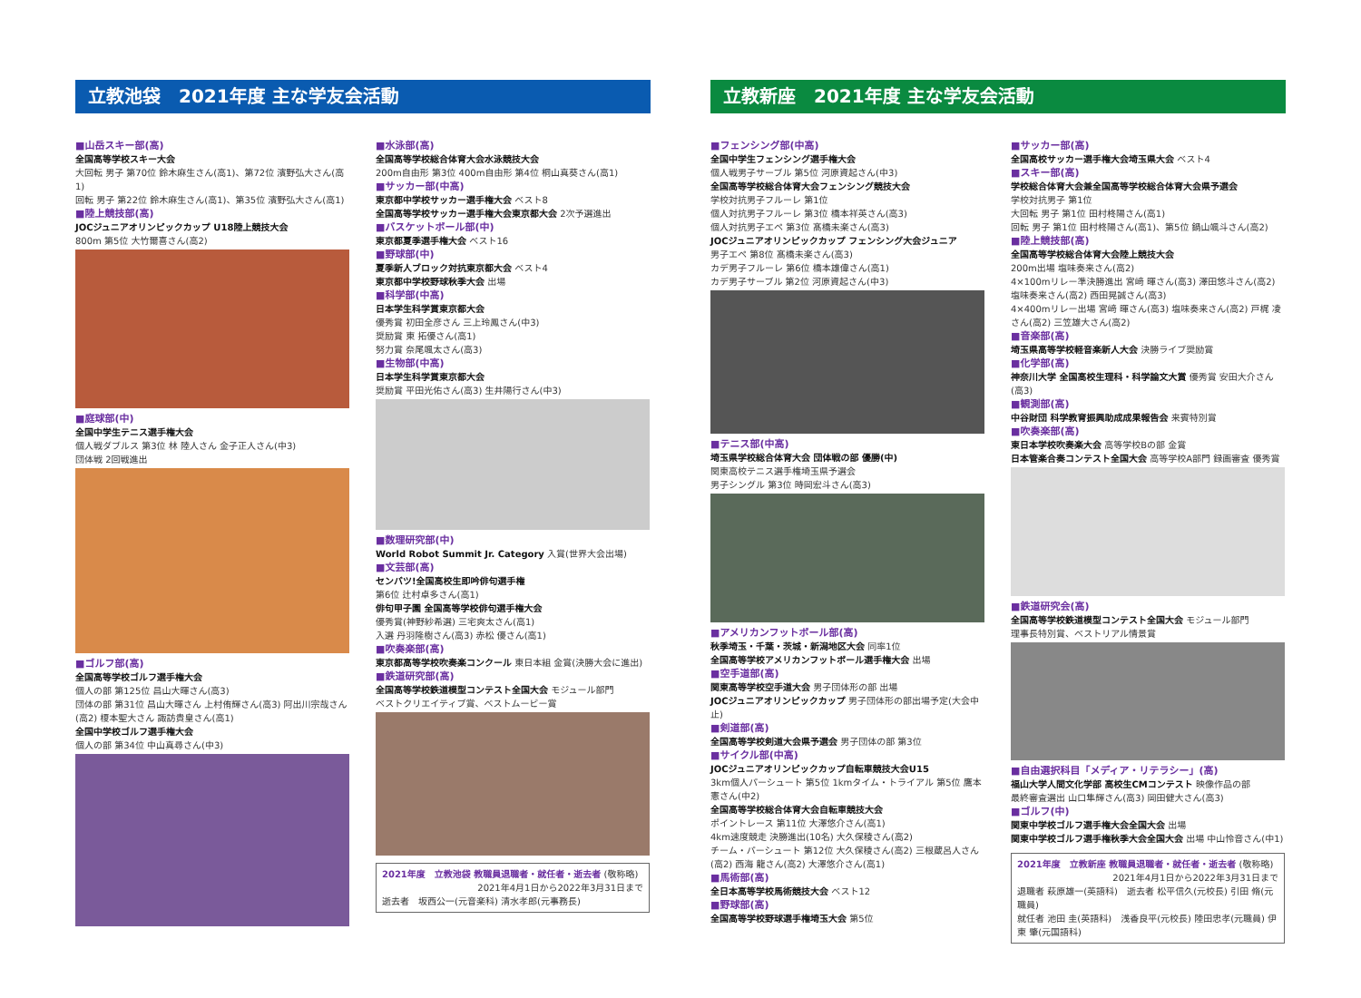立教池袋　2021年度 主な学友会活動
■山岳スキー部(高)
全国高等学校スキー大会
大回転 男子 第70位 鈴木麻生さん(高1)、第72位 濱野弘大さん(高1)
回転 男子 第22位 鈴木麻生さん(高1)、第35位 濱野弘大さん(高1)
■陸上競技部(高)
JOCジュニアオリンピックカップ U18陸上競技大会
800m 第5位 大竹爾喜さん(高2)
■庭球部(中)
全国中学生テニス選手権大会
個人戦ダブルス 第3位 林 陸人さん 金子正人さん(中3)
団体戦 2回戦進出
■ゴルフ部(高)
全国高等学校ゴルフ選手権大会
個人の部 第125位 昌山大暉さん(高3)
団体の部 第31位 昌山大暉さん 上村侑輝さん(高3) 阿出川宗哉さん(高2) 榎本聖大さん 諏訪貴皇さん(高1)
全国中学校ゴルフ選手権大会
個人の部 第34位 中山真尋さん(中3)
■水泳部(高)
全国高等学校総合体育大会水泳競技大会
200m自由形 第3位 400m自由形 第4位 桐山真葵さん(高1)
■サッカー部(中高)
東京都中学校サッカー選手権大会 ベスト8
全国高等学校サッカー選手権大会東京都大会 2次予選進出
■バスケットボール部(中)
東京都夏季選手権大会 ベスト16
■野球部(中)
夏季新人ブロック対抗東京都大会 ベスト4
東京都中学校野球秋季大会 出場
■科学部(中高)
日本学生科学賞東京都大会
優秀賞 初田全彦さん 三上玲鳳さん(中3)
奨励賞 東 拓優さん(高1)
努力賞 奈尾颯太さん(高3)
■生物部(中高)
日本学生科学賞東京都大会
奨励賞 平田光佑さん(高3) 生井陽行さん(中3)
■数理研究部(中)
World Robot Summit Jr. Category 入賞(世界大会出場)
■文芸部(高)
センバツ!全国高校生即吟俳句選手権
第6位 辻村卓多さん(高1)
俳句甲子園 全国高等学校俳句選手権大会
優秀賞(神野紗希選) 三宅爽太さん(高1)
入選 丹羽隆樹さん(高3) 赤松 優さん(高1)
■吹奏楽部(高)
東京都高等学校吹奏楽コンクール 東日本組 金賞(決勝大会に進出)
■鉄道研究部(高)
全国高等学校鉄道模型コンテスト全国大会 モジュール部門
ベストクリエイティブ賞、ベストムービー賞
2021年度　立教池袋 教職員退職者・就任者・逝去者 (敬称略)
2021年4月1日から2022年3月31日まで
逝去者　坂西公一(元音楽科) 清水孝郎(元事務長)
立教新座　2021年度 主な学友会活動
■フェンシング部(中高)
全国中学生フェンシング選手権大会
個人戦男子サーブル 第5位 河原資起さん(中3)
全国高等学校総合体育大会フェンシング競技大会
学校対抗男子フルーレ 第1位
個人対抗男子フルーレ 第3位 橋本祥英さん(高3)
個人対抗男子エペ 第3位 髙橋未楽さん(高3)
JOCジュニアオリンピックカップ フェンシング大会ジュニア
男子エペ 第8位 髙橋未楽さん(高3)
カデ男子フルーレ 第6位 橋本雄偉さん(高1)
カデ男子サーブル 第2位 河原資起さん(中3)
■テニス部(中高)
埼玉県学校総合体育大会 団体戦の部 優勝(中)
関東高校テニス選手権埼玉県予選会
男子シングル 第3位 時岡宏斗さん(高3)
■アメリカンフットボール部(高)
秋季埼玉・千葉・茨城・新潟地区大会 同率1位
全国高等学校アメリカンフットボール選手権大会 出場
■空手道部(高)
関東高等学校空手道大会 男子団体形の部 出場
JOCジュニアオリンピックカップ 男子団体形の部出場予定(大会中止)
■剣道部(高)
全国高等学校剣道大会県予選会 男子団体の部 第3位
■サイクル部(中高)
JOCジュニアオリンピックカップ自転車競技大会U15
3km個人パーシュート 第5位 1kmタイム・トライアル 第5位 鷹本 憲さん(中2)
全国高等学校総合体育大会自転車競技大会
ポイントレース 第11位 大澤悠介さん(高1)
4km速度競走 決勝進出(10名) 大久保稜さん(高2)
チーム・パーシュート 第12位 大久保稜さん(高2) 三根蔵呂人さん(高2) 西海 龍さん(高2) 大澤悠介さん(高1)
■馬術部(高)
全日本高等学校馬術競技大会 ベスト12
■野球部(高)
全国高等学校野球選手権埼玉大会 第5位
■サッカー部(高)
全国高校サッカー選手権大会埼玉県大会 ベスト4
■スキー部(高)
学校総合体育大会兼全国高等学校総合体育大会県予選会
学校対抗男子 第1位
大回転 男子 第1位 田村柊陽さん(高1)
回転 男子 第1位 田村柊陽さん(高1)、第5位 鍋山颯斗さん(高2)
■陸上競技部(高)
全国高等学校総合体育大会陸上競技大会
200m出場 塩味奏来さん(高2)
4×100mリレー準決勝進出 宮﨑 暉さん(高3) 澤田悠斗さん(高2) 塩味奏来さん(高2) 西田晃誠さん(高3)
4×400mリレー出場 宮﨑 暉さん(高3) 塩味奏来さん(高2) 戸梶 凌さん(高2) 三笠雄大さん(高2)
■音楽部(高)
埼玉県高等学校軽音楽新人大会 決勝ライブ奨励賞
■化学部(高)
神奈川大学 全国高校生理科・科学論文大賞 優秀賞 安田大介さん(高3)
■観測部(高)
中谷財団 科学教育振興助成成果報告会 来賓特別賞
■吹奏楽部(高)
東日本学校吹奏楽大会 高等学校Bの部 金賞
日本管楽合奏コンテスト全国大会 高等学校A部門 録画審査 優秀賞
■鉄道研究会(高)
全国高等学校鉄道模型コンテスト全国大会 モジュール部門
理事長特別賞、ベストリアル情景賞
■自由選択科目「メディア・リテラシー」(高)
福山大学人間文化学部 高校生CMコンテスト 映像作品の部
最終審査選出 山口隼輝さん(高3) 岡田健大さん(高3)
■ゴルフ(中)
関東中学校ゴルフ選手権大会全国大会 出場
関東中学校ゴルフ選手権秋季大会全国大会 出場 中山怜音さん(中1)
2021年度　立教新座 教職員退職者・就任者・逝去者 (敬称略)
2021年4月1日から2022年3月31日まで
退職者 萩原雄一(英語科)　逝去者 松平信久(元校長) 引田 脩(元職員)
就任者 池田 圭(英語科)　浅香良平(元校長) 陸田忠孝(元職員) 伊東 肇(元国語科)